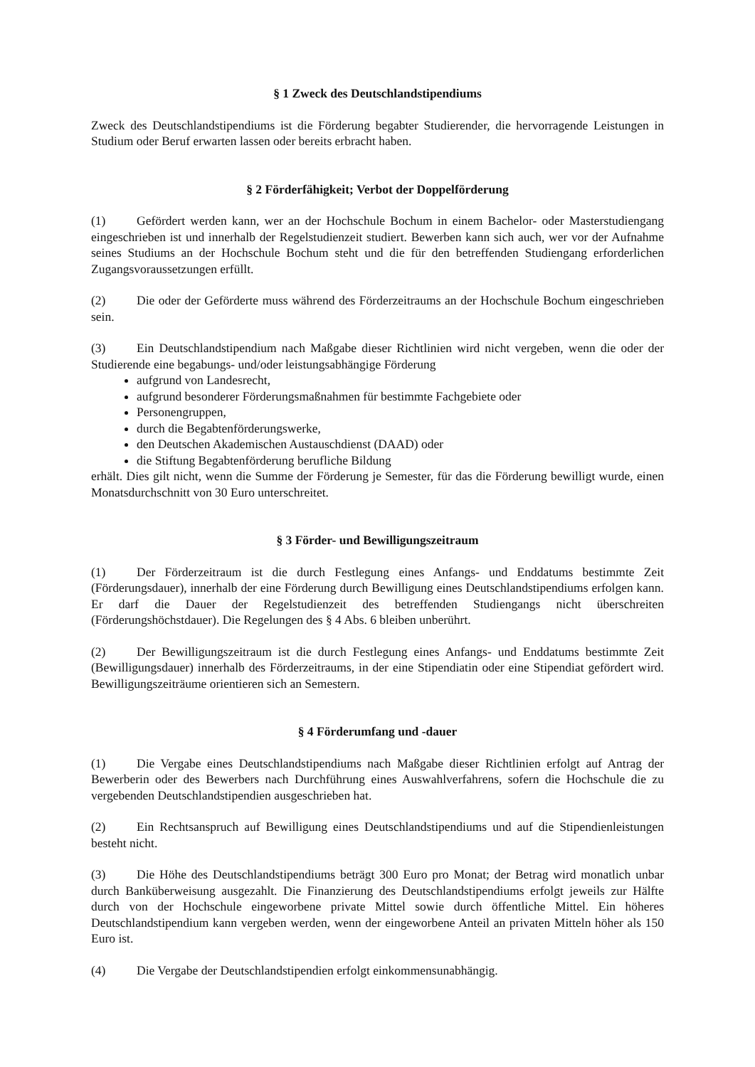§ 1 Zweck des Deutschlandstipendiums
Zweck des Deutschlandstipendiums ist die Förderung begabter Studierender, die hervorragende Leistungen in Studium oder Beruf erwarten lassen oder bereits erbracht haben.
§ 2 Förderfähigkeit; Verbot der Doppelförderung
(1) Gefördert werden kann, wer an der Hochschule Bochum in einem Bachelor- oder Masterstudiengang eingeschrieben ist und innerhalb der Regelstudienzeit studiert. Bewerben kann sich auch, wer vor der Aufnahme seines Studiums an der Hochschule Bochum steht und die für den betreffenden Studiengang erforderlichen Zugangsvoraussetzungen erfüllt.
(2) Die oder der Geförderte muss während des Förderzeitraums an der Hochschule Bochum eingeschrieben sein.
(3) Ein Deutschlandstipendium nach Maßgabe dieser Richtlinien wird nicht vergeben, wenn die oder der Studierende eine begabungs- und/oder leistungsabhängige Förderung
aufgrund von Landesrecht,
aufgrund besonderer Förderungsmaßnahmen für bestimmte Fachgebiete oder
Personengruppen,
durch die Begabtenförderungswerke,
den Deutschen Akademischen Austauschdienst (DAAD) oder
die Stiftung Begabtenförderung berufliche Bildung
erhält. Dies gilt nicht, wenn die Summe der Förderung je Semester, für das die Förderung bewilligt wurde, einen Monatsdurchschnitt von 30 Euro unterschreitet.
§ 3 Förder- und Bewilligungszeitraum
(1) Der Förderzeitraum ist die durch Festlegung eines Anfangs- und Enddatums bestimmte Zeit (Förderungsdauer), innerhalb der eine Förderung durch Bewilligung eines Deutschlandstipendiums erfolgen kann. Er darf die Dauer der Regelstudienzeit des betreffenden Studiengangs nicht überschreiten (Förderungshöchstdauer). Die Regelungen des § 4 Abs. 6 bleiben unberührt.
(2) Der Bewilligungszeitraum ist die durch Festlegung eines Anfangs- und Enddatums bestimmte Zeit (Bewilligungsdauer) innerhalb des Förderzeitraums, in der eine Stipendiatin oder eine Stipendiat gefördert wird. Bewilligungszeiträume orientieren sich an Semestern.
§ 4 Förderumfang und -dauer
(1) Die Vergabe eines Deutschlandstipendiums nach Maßgabe dieser Richtlinien erfolgt auf Antrag der Bewerberin oder des Bewerbers nach Durchführung eines Auswahlverfahrens, sofern die Hochschule die zu vergebenden Deutschlandstipendien ausgeschrieben hat.
(2) Ein Rechtsanspruch auf Bewilligung eines Deutschlandstipendiums und auf die Stipendienleistungen besteht nicht.
(3) Die Höhe des Deutschlandstipendiums beträgt 300 Euro pro Monat; der Betrag wird monatlich unbar durch Banküberweisung ausgezahlt. Die Finanzierung des Deutschlandstipendiums erfolgt jeweils zur Hälfte durch von der Hochschule eingeworbene private Mittel sowie durch öffentliche Mittel. Ein höheres Deutschlandstipendium kann vergeben werden, wenn der eingeworbene Anteil an privaten Mitteln höher als 150 Euro ist.
(4) Die Vergabe der Deutschlandstipendien erfolgt einkommensunabhängig.